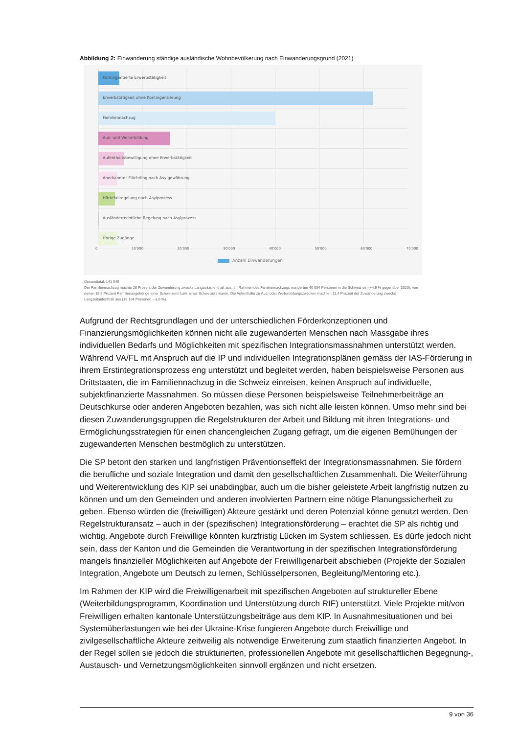Abbildung 2: Einwanderung ständige ausländische Wohnbevölkerung nach Einwanderungsgrund (2021)
Kontingentierte Erwerbstätigkeit
Erwerbstätigkeit ohne Kontingentierung
Familiennachzug
Aus- und Weiterbildung
Aufenthaltsbewilligung ohne Erwerbstätigkeit
Anerkannter Flüchtling nach Asylgewährung
Härtefallregelung nach Asylprozess
Ausländerrechtliche Regelung nach Asylprozess
Übrige Zugänge
0 10'000 20'000 30'000 40'000 50'000 60'000 70'000
Anzahl Einwanderungen
Gesamttotal: 141 549
Der Familiennachzug machte 28 Prozent der Zuwanderung zwecks Langzeitaufenthalt aus. Im Rahmen des Familiennachzugs wanderten 40 054 Personen in die Schweiz ein (+4,6 % gegenüber 2020), von denen 18,9 Prozent Familienangehörige einer Schweizerin bzw. eines Schweizers waren. Die Aufenthalte zu Aus- oder Weiterbildungszwecken machten 11,4 Prozent der Zuwanderung zwecks Langzeitaufenthalt aus (16 184 Personen, –3,6 %).
Aufgrund der Rechtsgrundlagen und der unterschiedlichen Förderkonzeptionen und Finanzierungsmöglichkeiten können nicht alle zugewanderten Menschen nach Massgabe ihres individuellen Bedarfs und Möglichkeiten mit spezifischen Integrationsmassnahmen unterstützt werden. Während VA/FL mit Anspruch auf die IP und individuellen Integrationsplänen gemäss der IAS-Förderung in ihrem Erstintegrationsprozess eng unterstützt und begleitet werden, haben beispielsweise Personen aus Drittstaaten, die im Familiennachzug in die Schweiz einreisen, keinen Anspruch auf individuelle, subjektfinanzierte Massnahmen. So müssen diese Personen beispielsweise Teilnehmerbeiträge an Deutschkurse oder anderen Angeboten bezahlen, was sich nicht alle leisten können. Umso mehr sind bei diesen Zuwanderungsgruppen die Regelstrukturen der Arbeit und Bildung mit ihren Integrations- und Ermöglichungsstrategien für einen chancengleichen Zugang gefragt, um die eigenen Bemühungen der zugewanderten Menschen bestmöglich zu unterstützen.
Die SP betont den starken und langfristigen Präventionseffekt der Integrationsmassnahmen. Sie fördern die berufliche und soziale Integration und damit den gesellschaftlichen Zusammenhalt. Die Weiterführung und Weiterentwicklung des KIP sei unabdingbar, auch um die bisher geleistete Arbeit langfristig nutzen zu können und um den Gemeinden und anderen involvierten Partnern eine nötige Planungssicherheit zu geben. Ebenso würden die (freiwilligen) Akteure gestärkt und deren Potenzial könne genutzt werden. Den Regelstrukturansatz – auch in der (spezifischen) Integrationsförderung – erachtet die SP als richtig und wichtig. Angebote durch Freiwillige könnten kurzfristig Lücken im System schliessen. Es dürfe jedoch nicht sein, dass der Kanton und die Gemeinden die Verantwortung in der spezifischen Integrationsförderung mangels finanzieller Möglichkeiten auf Angebote der Freiwilligenarbeit abschieben (Projekte der Sozialen Integration, Angebote um Deutsch zu lernen, Schlüsselpersonen, Begleitung/Mentoring etc.).
Im Rahmen der KIP wird die Freiwilligenarbeit mit spezifischen Angeboten auf struktureller Ebene (Weiterbildungsprogramm, Koordination und Unterstützung durch RIF) unterstützt. Viele Projekte mit/von Freiwilligen erhalten kantonale Unterstützungsbeiträge aus dem KIP. In Ausnahmesituationen und bei Systemüberlastungen wie bei der Ukraine-Krise fungieren Angebote durch Freiwillige und zivilgesellschaftliche Akteure zeitweilig als notwendige Erweiterung zum staatlich finanzierten Angebot. In der Regel sollen sie jedoch die strukturierten, professionellen Angebote mit gesellschaftlichen Begegnung-, Austausch- und Vernetzungsmöglichkeiten sinnvoll ergänzen und nicht ersetzen.
9 von 36